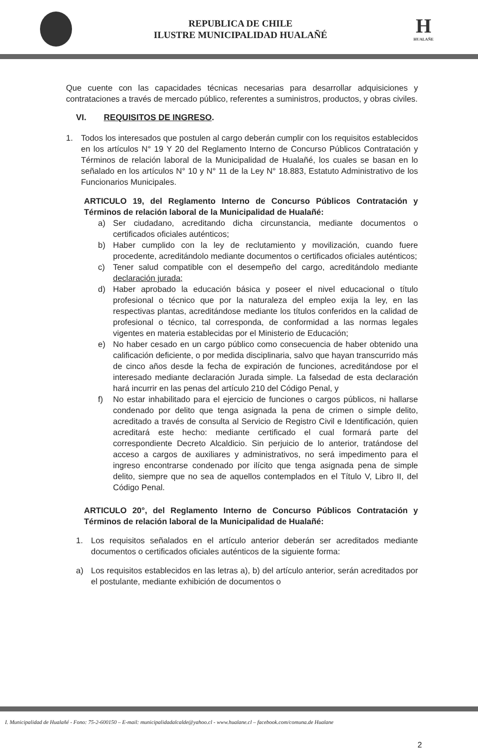REPUBLICA DE CHILE
ILUSTRE MUNICIPALIDAD HUALAÑÉ
H
HUALAÑE
Que cuente con las capacidades técnicas necesarias para desarrollar adquisiciones y contrataciones a través de mercado público, referentes a suministros, productos, y obras civiles.
VI. REQUISITOS DE INGRESO.
1. Todos los interesados que postulen al cargo deberán cumplir con los requisitos establecidos en los artículos N° 19 Y 20 del Reglamento Interno de Concurso Públicos Contratación y Términos de relación laboral de la Municipalidad de Hualañé, los cuales se basan en lo señalado en los artículos N° 10 y N° 11 de la Ley N° 18.883, Estatuto Administrativo de los Funcionarios Municipales.
ARTICULO 19, del Reglamento Interno de Concurso Públicos Contratación y Términos de relación laboral de la Municipalidad de Hualañé:
a) Ser ciudadano, acreditando dicha circunstancia, mediante documentos o certificados oficiales auténticos;
b) Haber cumplido con la ley de reclutamiento y movilización, cuando fuere procedente, acreditándolo mediante documentos o certificados oficiales auténticos;
c) Tener salud compatible con el desempeño del cargo, acreditándolo mediante declaración jurada;
d) Haber aprobado la educación básica y poseer el nivel educacional o título profesional o técnico que por la naturaleza del empleo exija la ley, en las respectivas plantas, acreditándose mediante los títulos conferidos en la calidad de profesional o técnico, tal corresponda, de conformidad a las normas legales vigentes en materia establecidas por el Ministerio de Educación;
e) No haber cesado en un cargo público como consecuencia de haber obtenido una calificación deficiente, o por medida disciplinaria, salvo que hayan transcurrido más de cinco años desde la fecha de expiración de funciones, acreditándose por el interesado mediante declaración Jurada simple. La falsedad de esta declaración hará incurrir en las penas del artículo 210 del Código Penal, y
f) No estar inhabilitado para el ejercicio de funciones o cargos públicos, ni hallarse condenado por delito que tenga asignada la pena de crimen o simple delito, acreditado a través de consulta al Servicio de Registro Civil e Identificación, quien acreditará este hecho: mediante certificado el cual formará parte del correspondiente Decreto Alcaldicio. Sin perjuicio de lo anterior, tratándose del acceso a cargos de auxiliares y administrativos, no será impedimento para el ingreso encontrarse condenado por ilícito que tenga asignada pena de simple delito, siempre que no sea de aquellos contemplados en el Título V, Libro II, del Código Penal.
ARTICULO 20°, del Reglamento Interno de Concurso Públicos Contratación y Términos de relación laboral de la Municipalidad de Hualañé:
1. Los requisitos señalados en el artículo anterior deberán ser acreditados mediante documentos o certificados oficiales auténticos de la siguiente forma:
a) Los requisitos establecidos en las letras a), b) del artículo anterior, serán acreditados por el postulante, mediante exhibición de documentos o
I. Municipalidad de Hualañé - Fono: 75-2-600150 – E-mail: municipalidadalcalde@yahoo.cl - www.hualane.cl – facebook.com/comuna.de Hualane
2